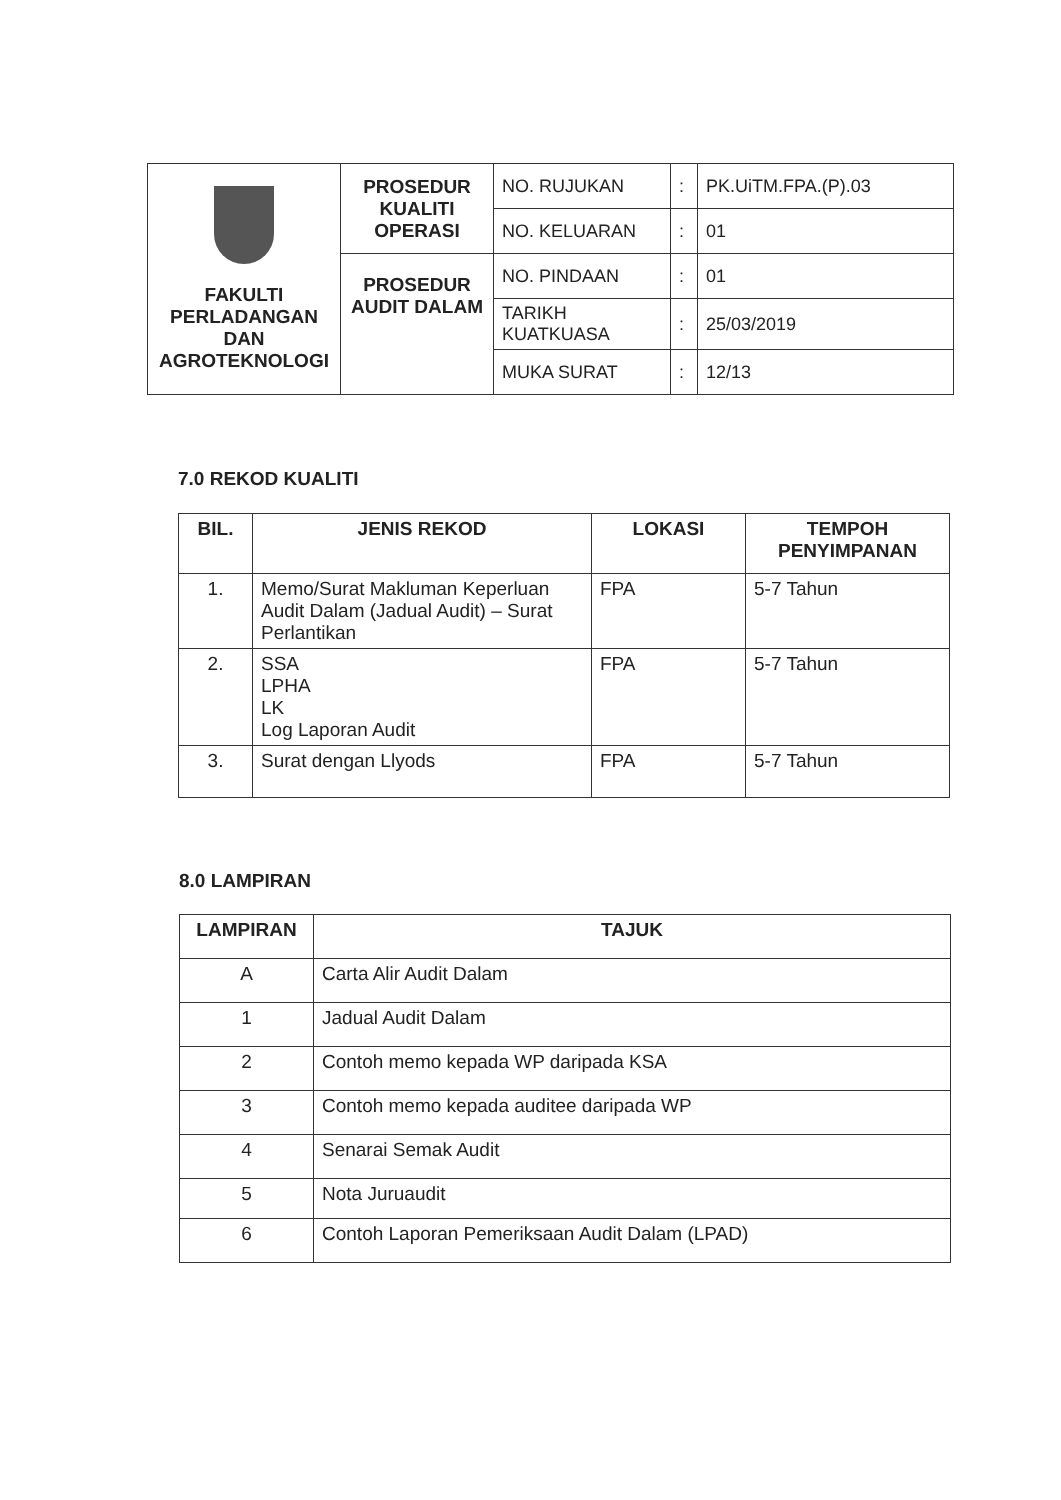| FAKULTI PERLADANGAN DAN AGROTEKNOLOGI | PROSEDUR KUALITI OPERASI | NO. RUJUKAN | : | PK.UiTM.FPA.(P).03 |
| | | NO. KELUARAN | : | 01 |
| | PROSEDUR AUDIT DALAM | NO. PINDAAN | : | 01 |
| | | TARIKH KUATKUASA | : | 25/03/2019 |
| | | MUKA SURAT | : | 12/13 |
7.0 REKOD KUALITI
| BIL. | JENIS REKOD | LOKASI | TEMPOH PENYIMPANAN |
| --- | --- | --- | --- |
| 1. | Memo/Surat Makluman Keperluan Audit Dalam (Jadual Audit) – Surat Perlantikan | FPA | 5-7 Tahun |
| 2. | SSA LPHA LK Log Laporan Audit | FPA | 5-7 Tahun |
| 3. | Surat dengan Llyods | FPA | 5-7 Tahun |
8.0 LAMPIRAN
| LAMPIRAN | TAJUK |
| --- | --- |
| A | Carta Alir Audit Dalam |
| 1 | Jadual Audit Dalam |
| 2 | Contoh memo kepada WP daripada KSA |
| 3 | Contoh memo kepada auditee daripada WP |
| 4 | Senarai Semak Audit |
| 5 | Nota Juruaudit |
| 6 | Contoh Laporan Pemeriksaan Audit Dalam (LPAD) |